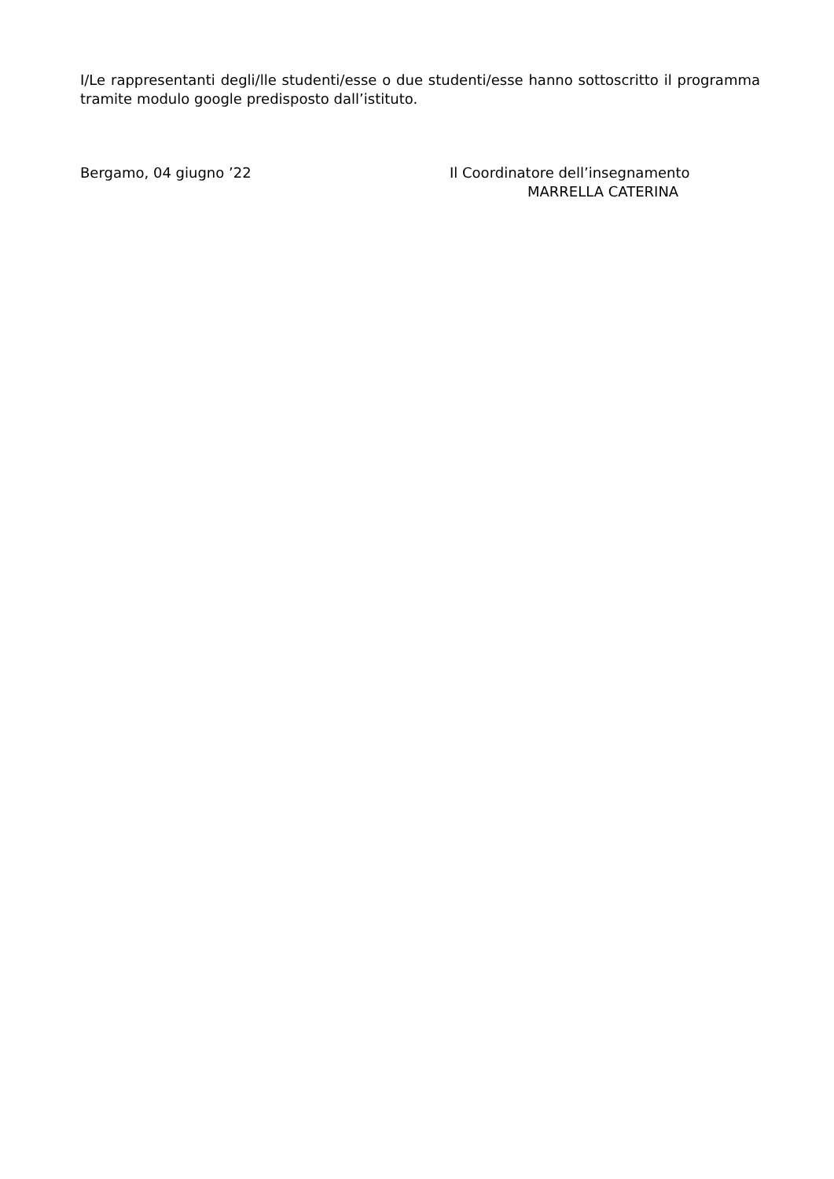I/Le rappresentanti degli/lle studenti/esse o due studenti/esse hanno sottoscritto il programma tramite modulo google predisposto dall’istituto.
Bergamo, 04 giugno ’22 Il Coordinatore dell’insegnamento
MARRELLA CATERINA